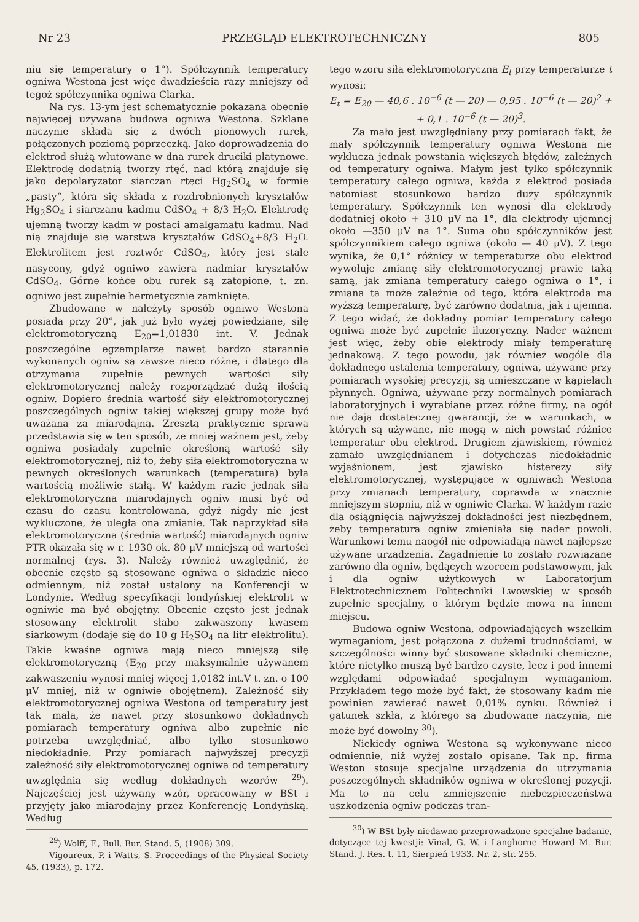Nr 23 PRZEGLĄD ELEKTROTECHNICZNY 805
niu się temperatury o 1°). Spółczynnik temperatury ogniwa Westona jest więc dwadzieścia razy mniejszy od tegoż spółczynnika ogniwa Clarka.
Na rys. 13-ym jest schematycznie pokazana obecnie najwięcej używana budowa ogniwa Westona. Szklane naczynie składa się z dwóch pionowych rurek, połączonych poziomą poprzeczką. Jako doprowadzenia do elektrod służą wlutowane w dna rurek druciki platynowe. Elektrodę dodatnią tworzy rtęć, nad którą znajduje się jako depolaryzator siarczan rtęci Hg<sub>2</sub>SO<sub>4</sub> w formie „pasty“, która się składa z rozdrobnionych kryształów Hg<sub>2</sub>SO<sub>4</sub> i siarczanu kadmu CdSO<sub>4</sub> + 8/3 H<sub>2</sub>O. Elektrodę ujemną tworzy kadm w postaci amalgamatu kadmu. Nad nią znajduje się warstwa kryształów CdSO<sub>4</sub>+8/3 H<sub>2</sub>O. Elektrolitem jest roztwór CdSO<sub>4</sub>, który jest stale nasycony, gdyż ogniwo zawiera nadmiar kryształów CdSO<sub>4</sub>. Górne końce obu rurek są zatopione, t. zn. ogniwo jest zupełnie hermetycznie zamknięte.
Zbudowane w należyty sposób ogniwo Westona posiada przy 20°, jak już było wyżej powiedziane, siłę elektromotoryczną E<sub>20</sub>=1,01830 int. V. Jednak poszczególne egzemplarze nawet bardzo starannie wykonanych ogniw są zawsze nieco różne, i dlatego dla otrzymania zupełnie pewnych wartości siły elektromotorycznej należy rozporządzać dużą ilością ogniw. Dopiero średnia wartość siły elektromotorycznej poszczególnych ogniw takiej większej grupy może być uważana za miarodajną. Zresztą praktycznie sprawa przedstawia się w ten sposób, że mniej ważnem jest, żeby ogniwa posiadały zupełnie określoną wartość siły elektromotorycznej, niż to, żeby siła elektromotoryczna w pewnych określonych warunkach (temperatura) była wartością możliwie stałą. W każdym razie jednak siła elektromotoryczna miarodajnych ogniw musi być od czasu do czasu kontrolowana, gdyż nigdy nie jest wykluczone, że uległa ona zmianie. Tak naprzykład siła elektromotoryczna (średnia wartość) miarodajnych ogniw PTR okazała się w r. 1930 ok. 80 μV mniejszą od wartości normalnej (rys. 3). Należy również uwzględnić, że obecnie często są stosowane ogniwa o składzie nieco odmiennym, niż został ustalony na Konferencji w Londynie. Według specyfikacji londyńskiej elektrolit w ogniwie ma być obojętny. Obecnie często jest jednak stosowany elektrolit słabo zakwaszony kwasem siarkowym (dodaje się do 10 g H<sub>2</sub>SO<sub>4</sub> na litr elektrolitu). Takie kwaśne ogniwa mają nieco mniejszą siłę elektromotoryczną (E<sub>20</sub> przy maksymalnie używanem zakwaszeniu wynosi mniej więcej 1,0182 int.V t. zn. o 100 μV mniej, niż w ogniwie obojętnem). Zależność siły elektromotorycznej ogniwa Westona od temperatury jest tak mała, że nawet przy stosunkowo dokładnych pomiarach temperatury ogniwa albo zupełnie nie potrzeba uwzględniać, albo tylko stosunkowo niedokładnie. Przy pomiarach najwyższej precyzji zależność siły elektromotorycznej ogniwa od temperatury uwzględnia się według dokładnych wzorów <sup>29</sup>). Najczęściej jest używany wzór, opracowany w BSt i przyjęty jako miarodajny przez Konferencję Londyńską. Według
<sup>29</sup>) Wolff, F., Bull. Bur. Stand. 5, (1908) 309.
Vigoureux, P. i Watts, S. Proceedings of the Physical Society 45, (1933), p. 172.
tego wzoru siła elektromotoryczna E<sub>t</sub> przy temperaturze t wynosi:
E<sub>t</sub> = E<sub>20</sub> — 40,6 . 10<sup>−6</sup> (t — 20) — 0,95 . 10<sup>−6</sup> (t — 20)<sup>2</sup> +
+ 0,1 . 10<sup>−6</sup> (t — 20)<sup>3</sup>.
Za mało jest uwzględniany przy pomiarach fakt, że mały spółczynnik temperatury ogniwa Westona nie wyklucza jednak powstania większych błędów, zależnych od temperatury ogniwa. Małym jest tylko spółczynnik temperatury całego ogniwa, każda z elektrod posiada natomiast stosunkowo bardzo duży spółczynnik temperatury. Spółczynnik ten wynosi dla elektrody dodatniej około + 310 μV na 1°, dla elektrody ujemnej około —350 μV na 1°. Suma obu spółczynników jest spółczynnikiem całego ogniwa (około — 40 μV). Z tego wynika, że 0,1° różnicy w temperaturze obu elektrod wywołuje zmianę siły elektromotorycznej prawie taką samą, jak zmiana temperatury całego ogniwa o 1°, i zmiana ta może zależnie od tego, która elektroda ma wyższą temperaturę, być zarówno dodatnia, jak i ujemna. Z tego widać, że dokładny pomiar temperatury całego ogniwa może być zupełnie iluzoryczny. Nader ważnem jest więc, żeby obie elektrody miały temperaturę jednakową. Z tego powodu, jak również wogóle dla dokładnego ustalenia temperatury, ogniwa, używane przy pomiarach wysokiej precyzji, są umieszczane w kąpielach płynnych. Ogniwa, używane przy normalnych pomiarach laboratoryjnych i wyrabiane przez różne firmy, na ogół nie dają dostatecznej gwarancji, że w warunkach, w których są używane, nie mogą w nich powstać różnice temperatur obu elektrod. Drugiem zjawiskiem, również zamało uwzględnianem i dotychczas niedokładnie wyjaśnionem, jest zjawisko histerezy siły elektromotorycznej, występujące w ogniwach Westona przy zmianach temperatury, coprawda w znacznie mniejszym stopniu, niż w ogniwie Clarka. W każdym razie dla osiągnięcia najwyższej dokładności jest niezbędnem, żeby temperatura ogniw zmieniała się nader powoli. Warunkowi temu naogół nie odpowiadają nawet najlepsze używane urządzenia. Zagadnienie to zostało rozwiązane zarówno dla ogniw, będących wzorcem podstawowym, jak i dla ogniw użytkowych w Laboratorjum Elektrotechnicznem Politechniki Lwowskiej w sposób zupełnie specjalny, o którym będzie mowa na innem miejscu.
Budowa ogniw Westona, odpowiadających wszelkim wymaganiom, jest połączona z dużemi trudnościami, w szczególności winny być stosowane składniki chemiczne, które nietylko muszą być bardzo czyste, lecz i pod innemi względami odpowiadać specjalnym wymaganiom. Przykładem tego może być fakt, że stosowany kadm nie powinien zawierać nawet 0,01% cynku. Również i gatunek szkła, z którego są zbudowane naczynia, nie może być dowolny <sup>30</sup>).
Niekiedy ogniwa Westona są wykonywane nieco odmiennie, niż wyżej zostało opisane. Tak np. firma Weston stosuje specjalne urządzenia do utrzymania poszczególnych składników ogniwa w określonej pozycji. Ma to na celu zmniejszenie niebezpieczeństwa uszkodzenia ogniw podczas tran-
<sup>30</sup>) W BSt były niedawno przeprowadzone specjalne badanie, dotyczące tej kwestji: Vinal, G. W. i Langhorne Howard M. Bur. Stand. J. Res. t. 11, Sierpień 1933. Nr. 2, str. 255.